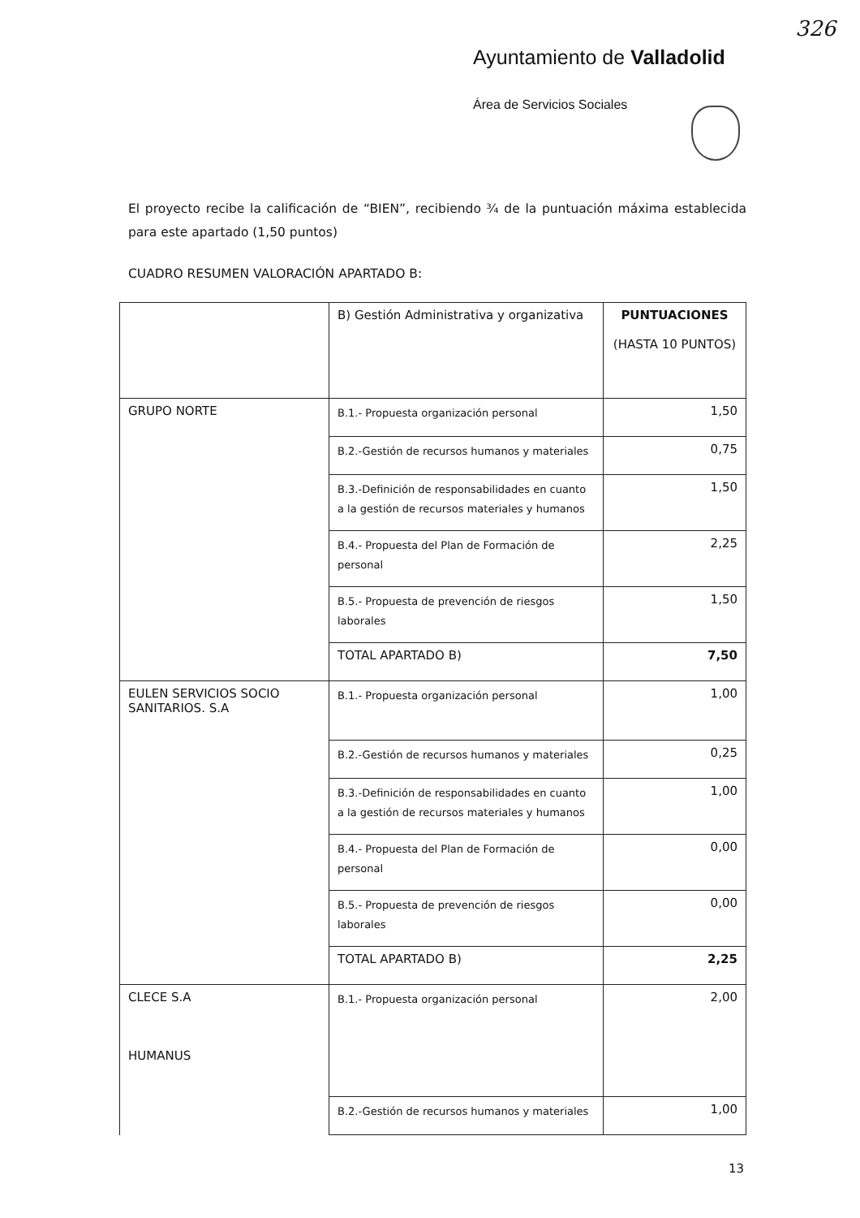326
Ayuntamiento de Valladolid
Área de Servicios Sociales
El proyecto recibe la calificación de “BIEN”, recibiendo ¾ de la puntuación máxima establecida para este apartado (1,50 puntos)
CUADRO RESUMEN VALORACIÓN APARTADO B:
| | B) Gestión Administrativa y organizativa | PUNTUACIONES (HASTA 10 PUNTOS) |
| GRUPO NORTE | B.1.- Propuesta organización personal | 1,50 |
| | B.2.-Gestión de recursos humanos y materiales | 0,75 |
| | B.3.-Definición de responsabilidades en cuanto a la gestión de recursos materiales y humanos | 1,50 |
| | B.4.- Propuesta del Plan de Formación de personal | 2,25 |
| | B.5.- Propuesta de prevención de riesgos laborales | 1,50 |
| | TOTAL APARTADO B) | 7,50 |
| EULEN SERVICIOS SOCIO SANITARIOS. S.A | B.1.- Propuesta organización personal | 1,00 |
| | B.2.-Gestión de recursos humanos y materiales | 0,25 |
| | B.3.-Definición de responsabilidades en cuanto a la gestión de recursos materiales y humanos | 1,00 |
| | B.4.- Propuesta del Plan de Formación de personal | 0,00 |
| | B.5.- Propuesta de prevención de riesgos laborales | 0,00 |
| | TOTAL APARTADO B) | 2,25 |
| CLECE S.A HUMANUS | B.1.- Propuesta organización personal | 2,00 |
| | B.2.-Gestión de recursos humanos y materiales | 1,00 |
13